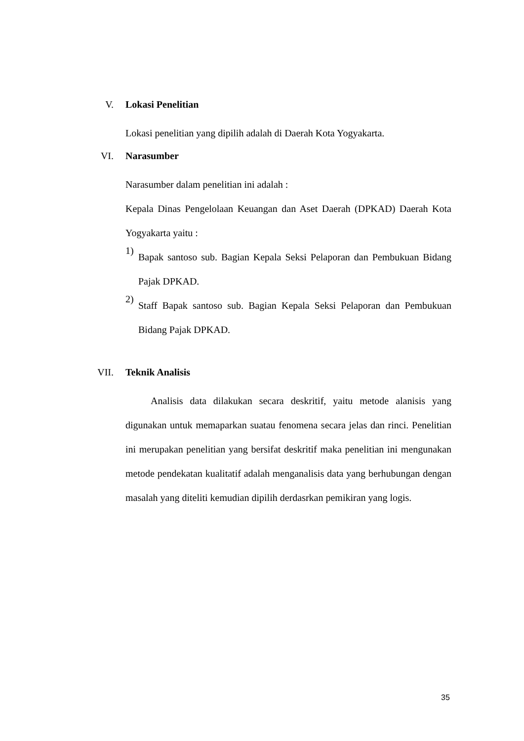V. Lokasi Penelitian
Lokasi penelitian yang dipilih adalah di Daerah Kota Yogyakarta.
VI. Narasumber
Narasumber dalam penelitian ini adalah :
Kepala Dinas Pengelolaan Keuangan dan Aset Daerah (DPKAD) Daerah Kota Yogyakarta yaitu :
1)
Bapak santoso sub. Bagian Kepala Seksi Pelaporan dan Pembukuan Bidang Pajak DPKAD.
2)
Staff Bapak santoso sub. Bagian Kepala Seksi Pelaporan dan Pembukuan Bidang Pajak DPKAD.
VII. Teknik Analisis
Analisis data dilakukan secara deskritif, yaitu metode alanisis yang digunakan untuk memaparkan suatau fenomena secara jelas dan rinci. Penelitian ini merupakan penelitian yang bersifat deskritif maka penelitian ini mengunakan metode pendekatan kualitatif adalah menganalisis data yang berhubungan dengan masalah yang diteliti kemudian dipilih derdasrkan pemikiran yang logis.
35